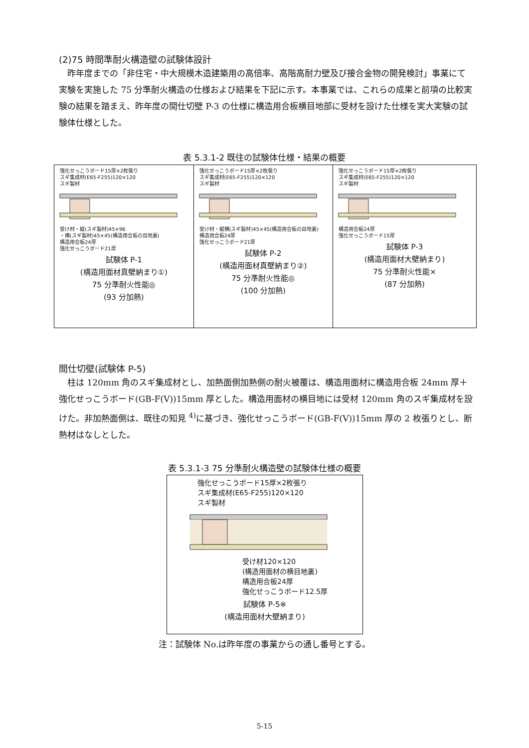(2)75 時間準耐火構造壁の試験体設計
昨年度までの「非住宅・中大規模木造建築用の高倍率、高階高耐力壁及び接合金物の開発検討」事業にて実験を実施した 75 分準耐火構造の仕様および結果を下記に示す。本事業では、これらの成果と前項の比較実験の結果を踏まえ、昨年度の間仕切壁 P-3 の仕様に構造用合板横目地部に受材を設けた仕様を実大実験の試験体仕様とした。
表 5.3.1-2 既往の試験体仕様・結果の概要
| 強化せっこうボード15厚×2枚張り スギ集成材(E65-F255)120×120 スギ製材 受け材・縦(スギ製材)45×96 ・横(スギ製材)45×45(構造用合板の目地裏) 構造用合板24厚 強化せっこうボード21厚 試験体 P-1 (構造用面材真壁納まり①) 75 分準耐火性能◎ (93 分加熱) | 強化せっこうボード15厚×2枚張り スギ集成材(E65-F255)120×120 スギ製材 受け材・縦横(スギ製材)45×45(構造用合板の目地裏) 構造用合板24厚 強化せっこうボード21厚 試験体 P-2 (構造用面材真壁納まり②) 75 分準耐火性能◎ (100 分加熱) | 強化せっこうボード15厚×2枚張り スギ集成材(E65-F255)120×120 スギ製材 構造用合板24厚 強化せっこうボード15厚 試験体 P-3 (構造用面材大壁納まり) 75 分準耐火性能× (87 分加熱) |
間仕切壁(試験体 P-5)
柱は 120mm 角のスギ集成材とし、加熱面側加熱側の耐火被覆は、構造用面材に構造用合板 24mm 厚＋強化せっこうボード(GB-F(V))15mm 厚とした。構造用面材の横目地には受材 120mm 角のスギ集成材を設けた。非加熱面側は、既往の知見 <sup>4)</sup>に基づき、強化せっこうボード(GB-F(V))15mm 厚の 2 枚張りとし、断熱材はなしとした。
表 5.3.1-3 75 分準耐火構造壁の試験体仕様の概要
| 強化せっこうボード15厚×2枚張り スギ集成材(E65-F255)120×120 スギ製材 受け材120×120 (構造用面材の横目地裏) 構造用合板24厚 強化せっこうボード12.5厚 試験体 P-5※ (構造用面材大壁納まり) |
注：試験体 No.は昨年度の事業からの通し番号とする。
5-15